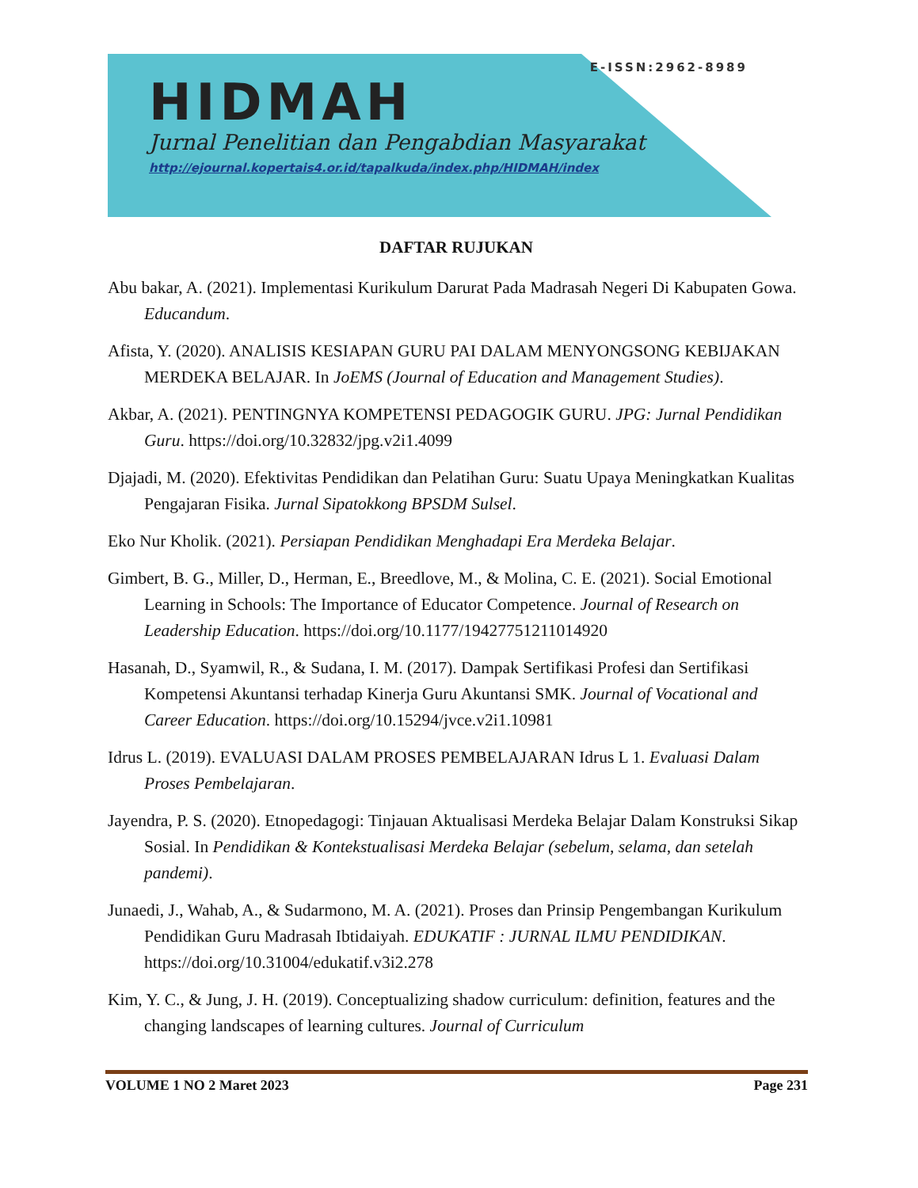E-ISSN:2962-8989
HIDMAH
Jurnal Penelitian dan Pengabdian Masyarakat
http://ejournal.kopertais4.or.id/tapalkuda/index.php/HIDMAH/index
DAFTAR RUJUKAN
Abu bakar, A. (2021). Implementasi Kurikulum Darurat Pada Madrasah Negeri Di Kabupaten Gowa. Educandum.
Afista, Y. (2020). ANALISIS KESIAPAN GURU PAI DALAM MENYONGSONG KEBIJAKAN MERDEKA BELAJAR. In JoEMS (Journal of Education and Management Studies).
Akbar, A. (2021). PENTINGNYA KOMPETENSI PEDAGOGIK GURU. JPG: Jurnal Pendidikan Guru. https://doi.org/10.32832/jpg.v2i1.4099
Djajadi, M. (2020). Efektivitas Pendidikan dan Pelatihan Guru: Suatu Upaya Meningkatkan Kualitas Pengajaran Fisika. Jurnal Sipatokkong BPSDM Sulsel.
Eko Nur Kholik. (2021). Persiapan Pendidikan Menghadapi Era Merdeka Belajar.
Gimbert, B. G., Miller, D., Herman, E., Breedlove, M., & Molina, C. E. (2021). Social Emotional Learning in Schools: The Importance of Educator Competence. Journal of Research on Leadership Education. https://doi.org/10.1177/19427751211014920
Hasanah, D., Syamwil, R., & Sudana, I. M. (2017). Dampak Sertifikasi Profesi dan Sertifikasi Kompetensi Akuntansi terhadap Kinerja Guru Akuntansi SMK. Journal of Vocational and Career Education. https://doi.org/10.15294/jvce.v2i1.10981
Idrus L. (2019). EVALUASI DALAM PROSES PEMBELAJARAN Idrus L 1. Evaluasi Dalam Proses Pembelajaran.
Jayendra, P. S. (2020). Etnopedagogi: Tinjauan Aktualisasi Merdeka Belajar Dalam Konstruksi Sikap Sosial. In Pendidikan & Kontekstualisasi Merdeka Belajar (sebelum, selama, dan setelah pandemi).
Junaedi, J., Wahab, A., & Sudarmono, M. A. (2021). Proses dan Prinsip Pengembangan Kurikulum Pendidikan Guru Madrasah Ibtidaiyah. EDUKATIF : JURNAL ILMU PENDIDIKAN. https://doi.org/10.31004/edukatif.v3i2.278
Kim, Y. C., & Jung, J. H. (2019). Conceptualizing shadow curriculum: definition, features and the changing landscapes of learning cultures. Journal of Curriculum
VOLUME 1 NO 2 Maret 2023 Page 231